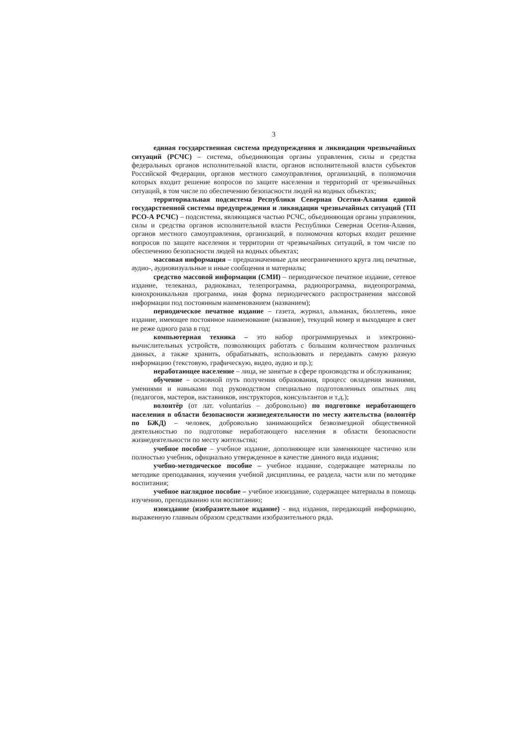3
единая государственная система предупреждения и ликвидации чрезвычайных ситуаций (РСЧС) – система, объединяющая органы управления, силы и средства федеральных органов исполнительной власти, органов исполнительной власти субъектов Российской Федерации, органов местного самоуправления, организаций, в полномочия которых входит решение вопросов по защите населения и территорий от чрезвычайных ситуаций, в том числе по обеспечению безопасности людей на водных объектах;
территориальная подсистема Республики Северная Осетия-Алания единой государственной системы предупреждения и ликвидации чрезвычайных ситуаций (ТП РСО-А РСЧС) – подсистема, являющаяся частью РСЧС, объединяющая органы управления, силы и средства органов исполнительной власти Республики Северная Осетия-Алания, органов местного самоуправления, организаций, в полномочия которых входит решение вопросов по защите населения и территории от чрезвычайных ситуаций, в том числе по обеспечению безопасности людей на водных объектах;
массовая информация – предназначенные для неограниченного круга лиц печатные, аудио-, аудиовизуальные и иные сообщения и материалы;
средство массовой информации (СМИ) – периодическое печатное издание, сетевое издание, телеканал, радиоканал, телепрограмма, радиопрограмма, видеопрограмма, кинохроникальная программа, иная форма периодического распространения массовой информации под постоянным наименованием (названием);
периодическое печатное издание – газета, журнал, альманах, бюллетень, иное издание, имеющее постоянное наименование (название), текущий номер и выходящее в свет не реже одного раза в год;
компьютерная техника – это набор программируемых и электронно-вычислительных устройств, позволяющих работать с большим количеством различных данных, а также хранить, обрабатывать, использовать и передавать самую разную информацию (текстовую, графическую, видео, аудио и пр.);
неработающее население – лица, не занятые в сфере производства и обслуживания;
обучение – основной путь получения образования, процесс овладения знаниями, умениями и навыками под руководством специально подготовленных опытных лиц (педагогов, мастеров, наставников, инструкторов, консультантов и т.д.);
волонтёр (от лат. voluntarius – добровольно) по подготовке неработающего населения в области безопасности жизнедеятельности по месту жительства (волонтёр по БЖД) – человек, добровольно занимающийся безвозмездной общественной деятельностью по подготовке неработающего населения в области безопасности жизнедеятельности по месту жительства;
учебное пособие – учебное издание, дополняющее или заменяющее частично или полностью учебник, официально утвержденное в качестве данного вида издания;
учебно-методическое пособие – учебное издание, содержащее материалы по методике преподавания, изучения учебной дисциплины, ее раздела, части или по методике воспитания;
учебное наглядное пособие – учебное изоиздание, содержащее материалы в помощь изучению, преподаванию или воспитанию;
изоиздание (изобразительное издание) - вид издания, передающий информацию, выраженную главным образом средствами изобразительного ряда.